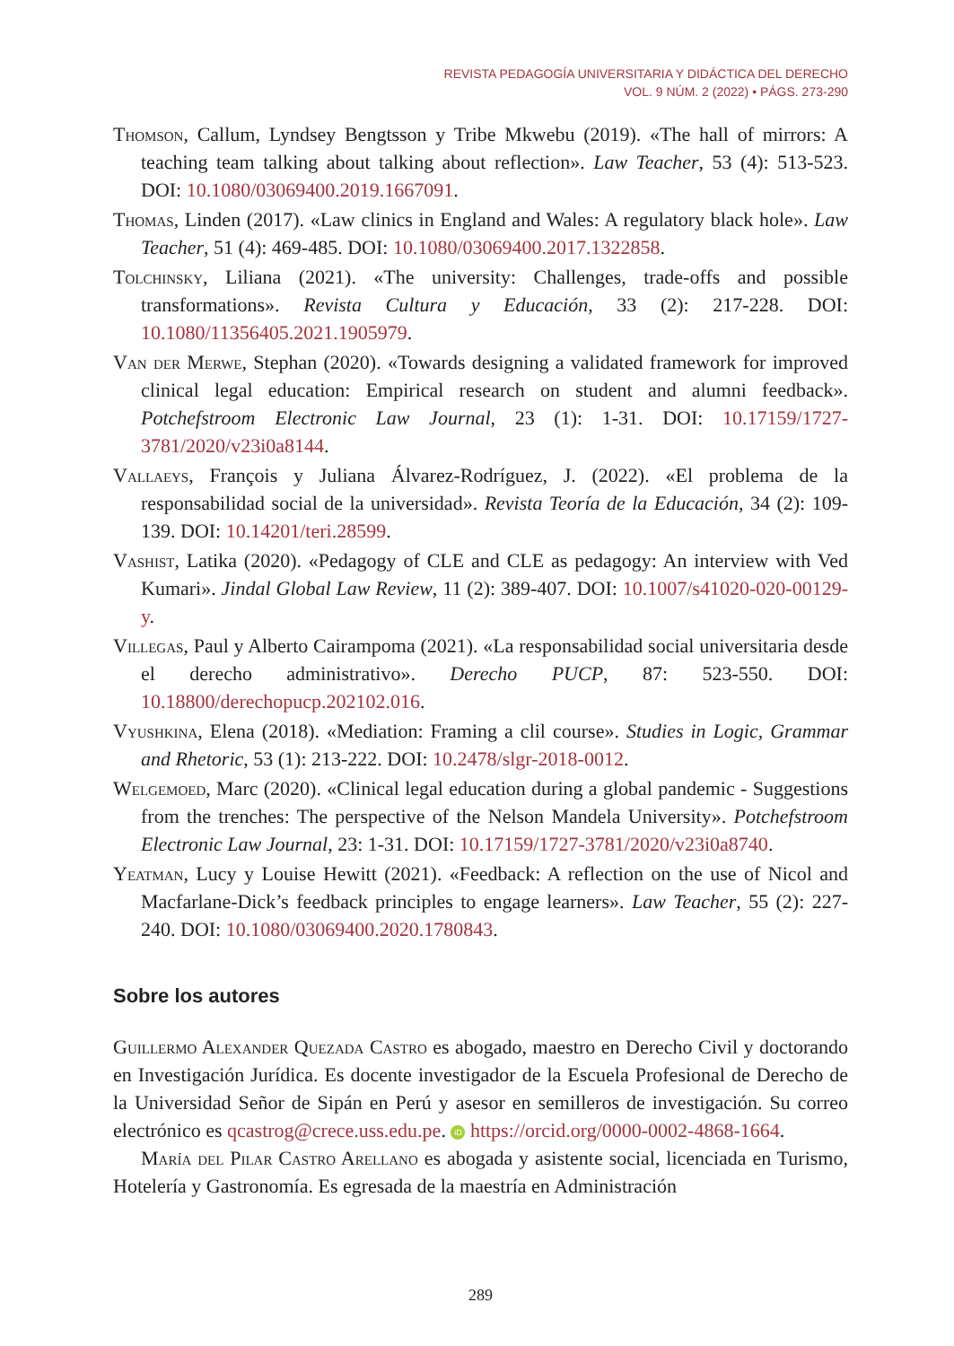REVISTA PEDAGOGÍA UNIVERSITARIA Y DIDÁCTICA DEL DERECHO
VOL. 9 NÚM. 2 (2022) • PÁGS. 273-290
Thomson, Callum, Lyndsey Bengtsson y Tribe Mkwebu (2019). «The hall of mirrors: A teaching team talking about talking about reflection». Law Teacher, 53 (4): 513-523. DOI: 10.1080/03069400.2019.1667091.
Thomas, Linden (2017). «Law clinics in England and Wales: A regulatory black hole». Law Teacher, 51 (4): 469-485. DOI: 10.1080/03069400.2017.1322858.
Tolchinsky, Liliana (2021). «The university: Challenges, trade-offs and possible transformations». Revista Cultura y Educación, 33 (2): 217-228. DOI: 10.1080/11356405.2021.1905979.
Van der Merwe, Stephan (2020). «Towards designing a validated framework for improved clinical legal education: Empirical research on student and alumni feedback». Potchefstroom Electronic Law Journal, 23 (1): 1-31. DOI: 10.17159/1727-3781/2020/v23i0a8144.
Vallaeys, François y Juliana Álvarez-Rodríguez, J. (2022). «El problema de la responsabilidad social de la universidad». Revista Teoría de la Educación, 34 (2): 109-139. DOI: 10.14201/teri.28599.
Vashist, Latika (2020). «Pedagogy of CLE and CLE as pedagogy: An interview with Ved Kumari». Jindal Global Law Review, 11 (2): 389-407. DOI: 10.1007/s41020-020-00129-y.
Villegas, Paul y Alberto Cairampoma (2021). «La responsabilidad social universitaria desde el derecho administrativo». Derecho PUCP, 87: 523-550. DOI: 10.18800/derechopucp.202102.016.
Vyushkina, Elena (2018). «Mediation: Framing a clil course». Studies in Logic, Grammar and Rhetoric, 53 (1): 213-222. DOI: 10.2478/slgr-2018-0012.
Welgemoed, Marc (2020). «Clinical legal education during a global pandemic - Suggestions from the trenches: The perspective of the Nelson Mandela University». Potchefstroom Electronic Law Journal, 23: 1-31. DOI: 10.17159/1727-3781/2020/v23i0a8740.
Yeatman, Lucy y Louise Hewitt (2021). «Feedback: A reflection on the use of Nicol and Macfarlane-Dick’s feedback principles to engage learners». Law Teacher, 55 (2): 227-240. DOI: 10.1080/03069400.2020.1780843.
Sobre los autores
Guillermo Alexander Quezada Castro es abogado, maestro en Derecho Civil y doctorando en Investigación Jurídica. Es docente investigador de la Escuela Profesional de Derecho de la Universidad Señor de Sipán en Perú y asesor en semilleros de investigación. Su correo electrónico es qcastrog@crece.uss.edu.pe. iD https://orcid.org/0000-0002-4868-1664.
María del Pilar Castro Arellano es abogada y asistente social, licenciada en Turismo, Hotelería y Gastronomía. Es egresada de la maestría en Administración
289